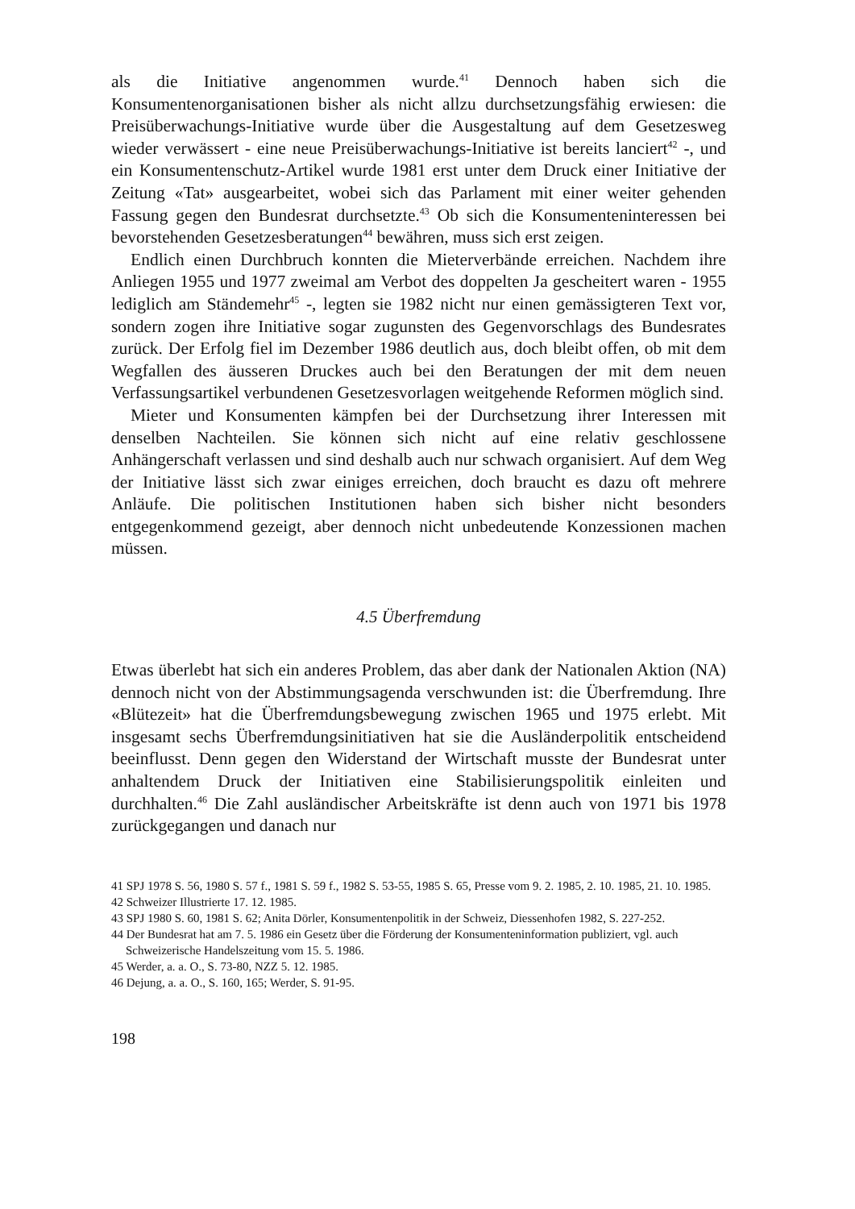als die Initiative angenommen wurde.<sup>41</sup> Dennoch haben sich die Konsumentenorganisationen bisher als nicht allzu durchsetzungsfähig erwiesen: die Preisüberwachungs-Initiative wurde über die Ausgestaltung auf dem Gesetzesweg wieder verwässert - eine neue Preisüberwachungs-Initiative ist bereits lanciert<sup>42</sup> -, und ein Konsumentenschutz-Artikel wurde 1981 erst unter dem Druck einer Initiative der Zeitung «Tat» ausgearbeitet, wobei sich das Parlament mit einer weiter gehenden Fassung gegen den Bundesrat durchsetzte.<sup>43</sup> Ob sich die Konsumenteninteressen bei bevorstehenden Gesetzesberatungen<sup>44</sup> bewähren, muss sich erst zeigen.
Endlich einen Durchbruch konnten die Mieterverbände erreichen. Nachdem ihre Anliegen 1955 und 1977 zweimal am Verbot des doppelten Ja gescheitert waren - 1955 lediglich am Ständemehr<sup>45</sup> -, legten sie 1982 nicht nur einen gemässigteren Text vor, sondern zogen ihre Initiative sogar zugunsten des Gegenvorschlags des Bundesrates zurück. Der Erfolg fiel im Dezember 1986 deutlich aus, doch bleibt offen, ob mit dem Wegfallen des äusseren Druckes auch bei den Beratungen der mit dem neuen Verfassungsartikel verbundenen Gesetzesvorlagen weitgehende Reformen möglich sind.
Mieter und Konsumenten kämpfen bei der Durchsetzung ihrer Interessen mit denselben Nachteilen. Sie können sich nicht auf eine relativ geschlossene Anhängerschaft verlassen und sind deshalb auch nur schwach organisiert. Auf dem Weg der Initiative lässt sich zwar einiges erreichen, doch braucht es dazu oft mehrere Anläufe. Die politischen Institutionen haben sich bisher nicht besonders entgegenkommend gezeigt, aber dennoch nicht unbedeutende Konzessionen machen müssen.
4.5 Überfremdung
Etwas überlebt hat sich ein anderes Problem, das aber dank der Nationalen Aktion (NA) dennoch nicht von der Abstimmungsagenda verschwunden ist: die Überfremdung. Ihre «Blütezeit» hat die Überfremdungsbewegung zwischen 1965 und 1975 erlebt. Mit insgesamt sechs Überfremdungsinitiativen hat sie die Ausländerpolitik entscheidend beeinflusst. Denn gegen den Widerstand der Wirtschaft musste der Bundesrat unter anhaltendem Druck der Initiativen eine Stabilisierungspolitik einleiten und durchhalten.<sup>46</sup> Die Zahl ausländischer Arbeitskräfte ist denn auch von 1971 bis 1978 zurückgegangen und danach nur
41 SPJ 1978 S. 56, 1980 S. 57 f., 1981 S. 59 f., 1982 S. 53-55, 1985 S. 65, Presse vom 9. 2. 1985, 2. 10. 1985, 21. 10. 1985.
42 Schweizer Illustrierte 17. 12. 1985.
43 SPJ 1980 S. 60, 1981 S. 62; Anita Dörler, Konsumentenpolitik in der Schweiz, Diessenhofen 1982, S. 227-252.
44 Der Bundesrat hat am 7. 5. 1986 ein Gesetz über die Förderung der Konsumenteninformation publiziert, vgl. auch Schweizerische Handelszeitung vom 15. 5. 1986.
45 Werder, a. a. O., S. 73-80, NZZ 5. 12. 1985.
46 Dejung, a. a. O., S. 160, 165; Werder, S. 91-95.
198